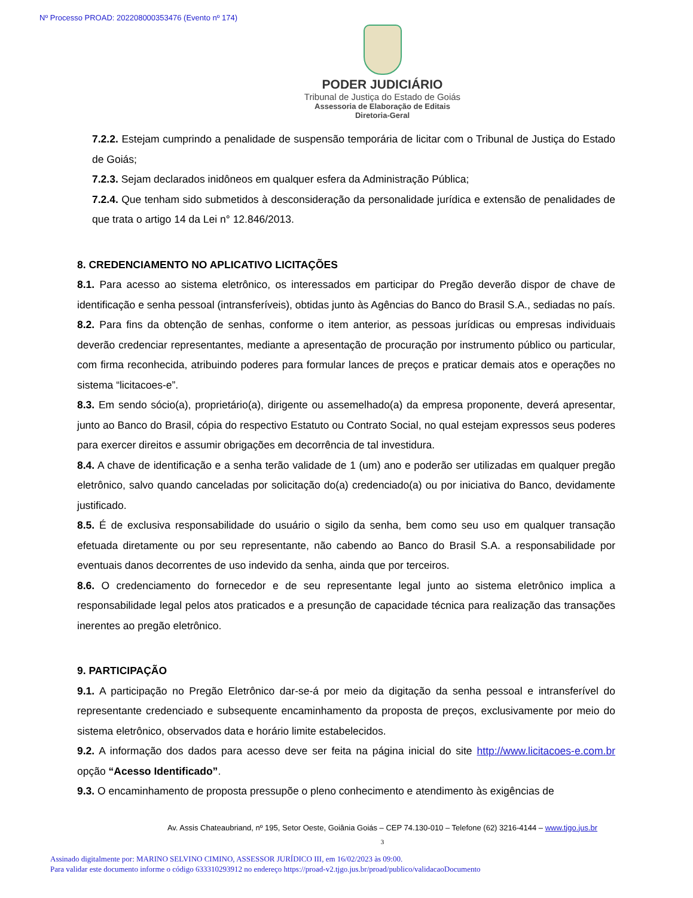Nº Processo PROAD: 202208000353476 (Evento nº 174)
PODER JUDICIÁRIO
Tribunal de Justiça do Estado de Goiás
Assessoria de Elaboração de Editais
Diretoria-Geral
7.2.2. Estejam cumprindo a penalidade de suspensão temporária de licitar com o Tribunal de Justiça do Estado de Goiás;
7.2.3. Sejam declarados inidôneos em qualquer esfera da Administração Pública;
7.2.4. Que tenham sido submetidos à desconsideração da personalidade jurídica e extensão de penalidades de que trata o artigo 14 da Lei n° 12.846/2013.
8. CREDENCIAMENTO NO APLICATIVO LICITAÇÕES
8.1. Para acesso ao sistema eletrônico, os interessados em participar do Pregão deverão dispor de chave de identificação e senha pessoal (intransferíveis), obtidas junto às Agências do Banco do Brasil S.A., sediadas no país.
8.2. Para fins da obtenção de senhas, conforme o item anterior, as pessoas jurídicas ou empresas individuais deverão credenciar representantes, mediante a apresentação de procuração por instrumento público ou particular, com firma reconhecida, atribuindo poderes para formular lances de preços e praticar demais atos e operações no sistema “licitacoes-e”.
8.3. Em sendo sócio(a), proprietário(a), dirigente ou assemelhado(a) da empresa proponente, deverá apresentar, junto ao Banco do Brasil, cópia do respectivo Estatuto ou Contrato Social, no qual estejam expressos seus poderes para exercer direitos e assumir obrigações em decorrência de tal investidura.
8.4. A chave de identificação e a senha terão validade de 1 (um) ano e poderão ser utilizadas em qualquer pregão eletrônico, salvo quando canceladas por solicitação do(a) credenciado(a) ou por iniciativa do Banco, devidamente justificado.
8.5. É de exclusiva responsabilidade do usuário o sigilo da senha, bem como seu uso em qualquer transação efetuada diretamente ou por seu representante, não cabendo ao Banco do Brasil S.A. a responsabilidade por eventuais danos decorrentes de uso indevido da senha, ainda que por terceiros.
8.6. O credenciamento do fornecedor e de seu representante legal junto ao sistema eletrônico implica a responsabilidade legal pelos atos praticados e a presunção de capacidade técnica para realização das transações inerentes ao pregão eletrônico.
9. PARTICIPAÇÃO
9.1. A participação no Pregão Eletrônico dar-se-á por meio da digitação da senha pessoal e intransferível do representante credenciado e subsequente encaminhamento da proposta de preços, exclusivamente por meio do sistema eletrônico, observados data e horário limite estabelecidos.
9.2. A informação dos dados para acesso deve ser feita na página inicial do site http://www.licitacoes-e.com.br opção “Acesso Identificado”.
9.3. O encaminhamento de proposta pressupõe o pleno conhecimento e atendimento às exigências de
Av. Assis Chateaubriand, nº 195, Setor Oeste, Goiânia Goiás – CEP 74.130-010 – Telefone (62) 3216-4144 – www.tjgo.jus.br
3
Assinado digitalmente por: MARINO SELVINO CIMINO, ASSESSOR JURÍDICO III, em 16/02/2023 às 09:00.
Para validar este documento informe o código 633310293912 no endereço https://proad-v2.tjgo.jus.br/proad/publico/validacaoDocumento